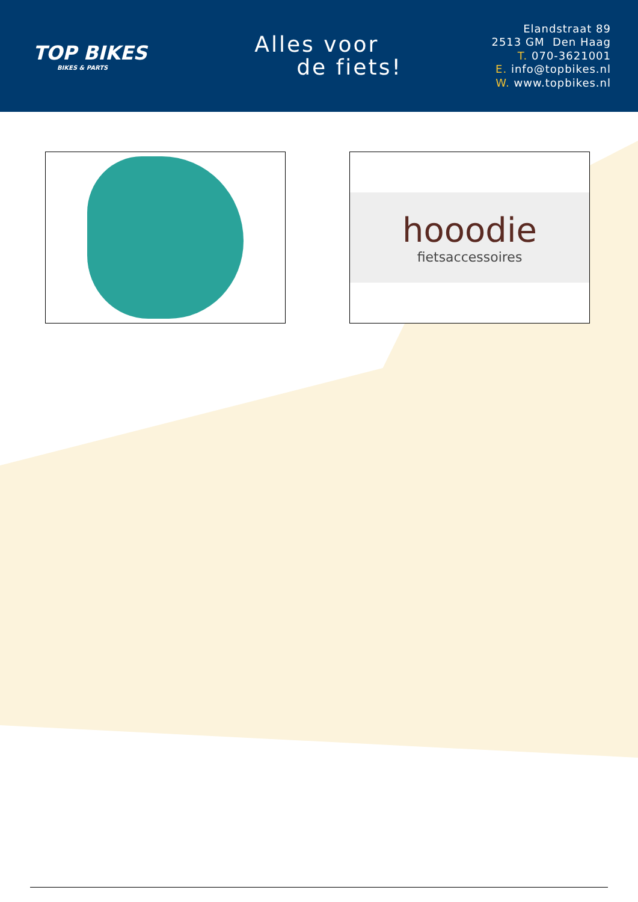TOP BIKES
BIKES & PARTS
Alles voor
de fiets!
Elandstraat 89
2513 GM Den Haag
T. 070-3621001
E. info@topbikes.nl
W. www.topbikes.nl
hooodie
fietsaccessoires